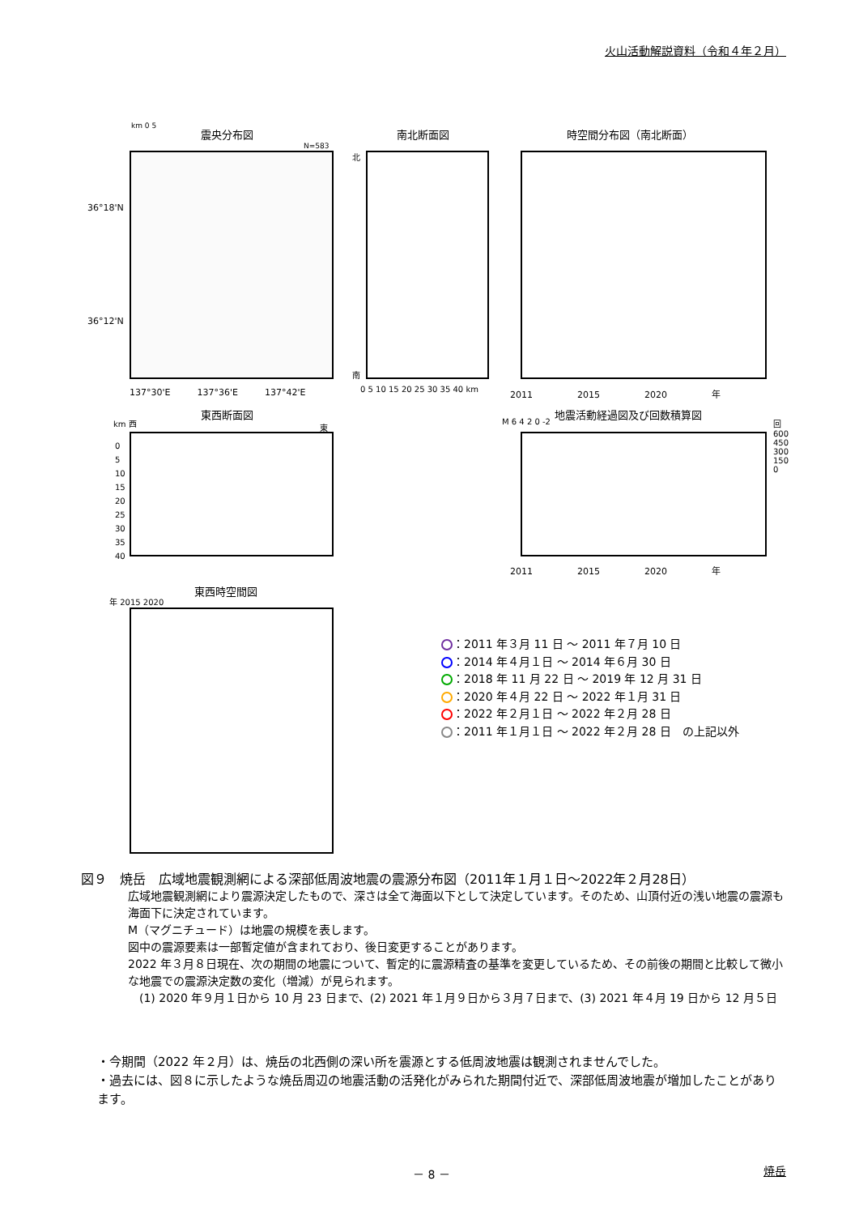火山活動解説資料（令和４年２月）
震央分布図
km 0 5
N=583
36°18'N
36°12'N
137°30'E　　　137°36'E　　　137°42'E
南北断面図
北
南
0 5 10 15 20 25 30 35 40 km
時空間分布図（南北断面）
2011　　　　　2015　　　　　2020　　　　　年
東西断面図
km 西 東
0
5
10
15
20
25
30
35
40
地震活動経過図及び回数積算図
M 6 4 2 0 -2 回 600 450 300 150 0
2011　　　　　2015　　　　　2020　　　　　年
東西時空間図
年 2015 2020
：2011 年３月 11 日 ～ 2011 年７月 10 日
：2014 年４月１日 ～ 2014 年６月 30 日
：2018 年 11 月 22 日 ～ 2019 年 12 月 31 日
：2020 年４月 22 日 ～ 2022 年１月 31 日
：2022 年２月１日 ～ 2022 年２月 28 日
：2011 年１月１日 ～ 2022 年２月 28 日　の上記以外
図９　焼岳　広域地震観測網による深部低周波地震の震源分布図（2011年１月１日～2022年２月28日）
広域地震観測網により震源決定したもので、深さは全て海面以下として決定しています。そのため、山頂付近の浅い地震の震源も海面下に決定されています。
M（マグニチュード）は地震の規模を表します。
図中の震源要素は一部暫定値が含まれており、後日変更することがあります。
2022 年３月８日現在、次の期間の地震について、暫定的に震源精査の基準を変更しているため、その前後の期間と比較して微小な地震での震源決定数の変化（増減）が見られます。
　(1) 2020 年９月１日から 10 月 23 日まで、(2) 2021 年１月９日から３月７日まで、(3) 2021 年４月 19 日から 12 月５日
・今期間（2022 年２月）は、焼岳の北西側の深い所を震源とする低周波地震は観測されませんでした。
・過去には、図８に示したような焼岳周辺の地震活動の活発化がみられた期間付近で、深部低周波地震が増加したことがあります。
－ 8 － 焼岳